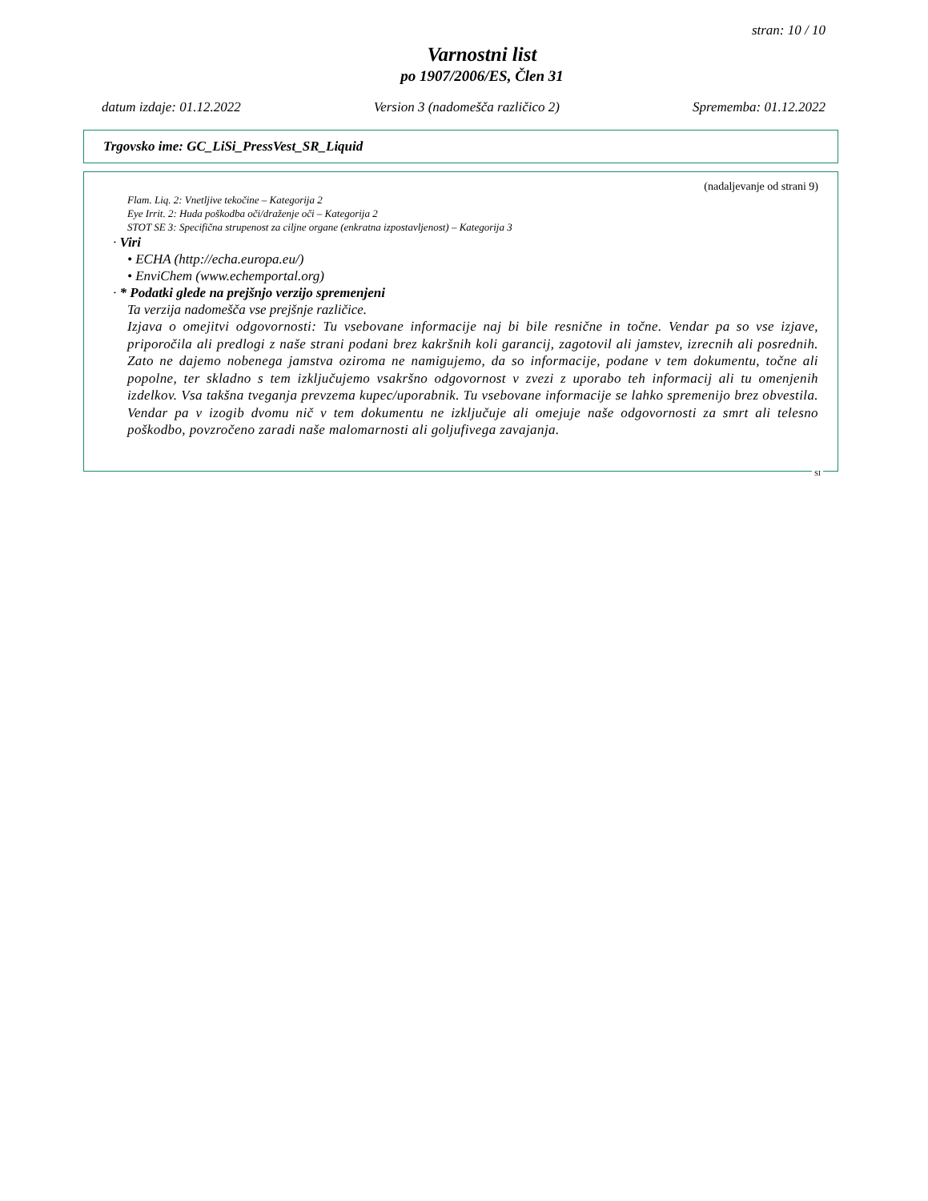stran: 10 / 10
Varnostni list
po 1907/2006/ES, Člen 31
datum izdaje: 01.12.2022 Version 3 (nadomešča različico 2) Sprememba: 01.12.2022
Trgovsko ime: GC_LiSi_PressVest_SR_Liquid
(nadaljevanje od strani 9)
Flam. Liq. 2: Vnetljive tekočine – Kategorija 2
Eye Irrit. 2: Huda poškodba oči/draženje oči – Kategorija 2
STOT SE 3: Specifična strupenost za ciljne organe (enkratna izpostavljenost) – Kategorija 3
· Viri
• ECHA (http://echa.europa.eu/)
• EnviChem (www.echemportal.org)
· * Podatki glede na prejšnjo verzijo spremenjeni
Ta verzija nadomešča vse prejšnje različice.
Izjava o omejitvi odgovornosti: Tu vsebovane informacije naj bi bile resnične in točne. Vendar pa so vse izjave, priporočila ali predlogi z naše strani podani brez kakršnih koli garancij, zagotovil ali jamstev, izrecnih ali posrednih. Zato ne dajemo nobenega jamstva oziroma ne namigujemo, da so informacije, podane v tem dokumentu, točne ali popolne, ter skladno s tem izključujemo vsakršno odgovornost v zvezi z uporabo teh informacij ali tu omenjenih izdelkov. Vsa takšna tveganja prevzema kupec/uporabnik. Tu vsebovane informacije se lahko spremenijo brez obvestila. Vendar pa v izogib dvomu nič v tem dokumentu ne izključuje ali omejuje naše odgovornosti za smrt ali telesno poškodbo, povzročeno zaradi naše malomarnosti ali goljufivega zavajanja.
SI